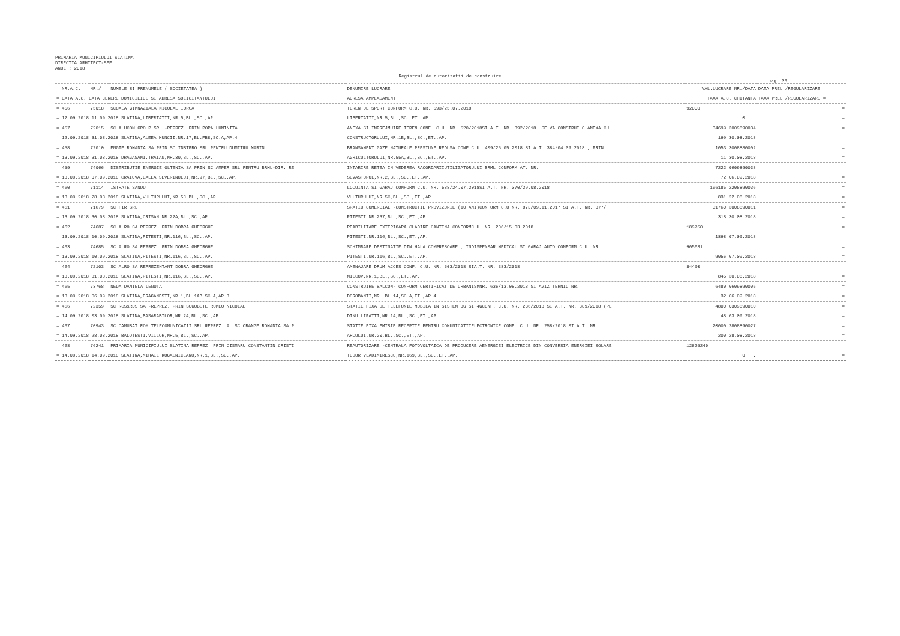PRIMARIA MUNICIPIULUI SLATINA
DIRECTIA ARHITECT-SEF
ANUL : 2018
Registrul de autorizatii de construire
pag. 36
| = NR.A.C. | NR./ | NUMELE SI PRENUMELE ( SOCIETATEA ) | DENUMIRE LUCRARE | VAL.LUCRARE NR./DATA | DATA PREL./REGULARIZARE = |
| --- | --- | --- | --- | --- | --- |
| = DATA A.C. DATA CERERE DOMICILIUL SI ADRESA SOLICITANTULUI | | | ADRESA AMPLASAMENT | TAXA A.C. CHITANTA | TAXA PREL./REGULARIZARE = |
| = 456 | 75018 | SCOALA GIMNAZIALA NICOLAE IORGA | TEREN DE SPORT CONFORM C.U. NR. 593/25.07.2018 | 92000 | = |
| = 12.09.2018 11.09.2018 SLATINA,LIBERTATII,NR.5,BL.,SC.,AP. | | | LIBERTATII,NR.5,BL.,SC.,ET.,AP. | 0 . . | = |
| = 457 | 72015 | SC ALUCOM GROUP SRL -REPREZ. PRIN POPA LUMINITA | ANEXA SI IMPREJMUIRE TEREN CONF. C.U. NR. 520/2018SI A.T. NR. 392/2018. SE VA CONSTRUI O ANEXA CU | 34699 3009890034 | = |
| = 12.09.2018 31.08.2018 SLATINA,ALEEA MUNCII,NR.17,BL.FB8,SC.A,AP.4 | | | CONSTRUCTORULUI,NR.1B,BL.,SC.,ET.,AP. | 199 30.08.2018 | = |
| = 458 | 72010 | ENGIE ROMANIA SA PRIN SC INSTPRO SRL PENTRU DUMITRU MARIN | BRANSAMENT GAZE NATURALE PRESIUNE REDUSA CONF.C.U. 409/25.05.2018 SI A.T. 384/04.09.2018 , PRIN | 1053 3008880002 | = |
| = 13.09.2018 31.08.2018 DRAGASANI,TRAIAN,NR.30,BL.,SC.,AP. | | | AGRICULTORULUI,NR.55A,BL.,SC.,ET.,AP. | 11 30.08.2018 | = |
| = 459 | 74066 | DISTRIBUTIE ENERGIE OLTENIA SA PRIN SC AMPER SRL PENTRU BRML-DIR. RE | INTARIRE RETEA IN VEDEREA RACORDARIIUTILIZATORULUI BRML CONFORM AT. NR. | 7222 0609890038 | = |
| = 13.09.2018 07.09.2018 CRAIOVA,CALEA SEVERINULUI,NR.97,BL.,SC.,AP. | | | SEVASTOPOL,NR.2,BL.,SC.,ET.,AP. | 72 06.09.2018 | = |
| = 460 | 71114 | ISTRATE SANDU | LOCUINTA SI GARAJ CONFORM C.U. NR. 588/24.07.2018SI A.T. NR. 370/29.08.2018 | 166185 2208890036 | = |
| = 13.09.2018 28.08.2018 SLATINA,VULTURULUI,NR.5C,BL.,SC.,AP. | | | VULTURULUI,NR.5C,BL.,SC.,ET.,AP. | 831 22.08.2018 | = |
| = 461 | 71679 | SC FIR SRL | SPATIU COMERCIAL -CONSTRUCTIE PROVIZORIE (10 ANI)CONFORM C.U NR. 873/09.11.2017 SI A.T. NR. 377/ | 31760 3008890011 | = |
| = 13.09.2018 30.08.2018 SLATINA,CRISAN,NR.22A,BL.,SC.,AP. | | | PITESTI,NR.237,BL.,SC.,ET.,AP. | 318 30.08.2018 | = |
| = 462 | 74687 | SC ALRO SA REPREZ. PRIN DOBRA GHEORGHE | REABILITARE EXTERIOARA CLADIRE CANTINA CONFORMC.U. NR. 206/15.03.2018 | 189750 | = |
| = 13.09.2018 10.09.2018 SLATINA,PITESTI,NR.116,BL.,SC.,AP. | | | PITESTI,NR.116,BL.,SC.,ET.,AP. | 1898 07.09.2018 | = |
| = 463 | 74685 | SC ALRO SA REPREZ. PRIN DOBRA GHEORGHE | SCHIMBARE DESTINATIE DIN HALA COMPRESOARE , INDISPENSAR MEDICAL SI GARAJ AUTO CONFORM C.U. NR. | 905631 | = |
| = 13.09.2018 10.09.2018 SLATINA,PITESTI,NR.116,BL.,SC.,AP. | | | PITESTI,NR.116,BL.,SC.,ET.,AP. | 9056 07.09.2018 | = |
| = 464 | 72103 | SC ALRO SA REPREZENTANT DOBRA GHEORGHE | AMENAJARE DRUM ACCES CONF. C.U. NR. 503/2018 SIA.T. NR. 383/2018 | 84490 | = |
| = 13.09.2018 31.08.2018 SLATINA,PITESTI,NR.116,BL.,SC.,AP. | | | MILCOV,NR.1,BL.,SC.,ET.,AP. | 845 30.08.2018 | = |
| = 465 | 73768 | NEDA DANIELA LENUTA | CONSTRUIRE BALCON- CONFORM CERTIFICAT DE URBANISMNR. 636/13.08.2018 SI AVIZ TEHNIC NR. | 6480 0609890005 | = |
| = 13.09.2018 06.09.2018 SLATINA,DRAGANESTI,NR.1,BL.1AB,SC.A,AP.3 | | | DOROBANTI,NR.,BL.14,SC.A,ET.,AP.4 | 32 06.09.2018 | = |
| = 466 | 72359 | SC RCS&RDS SA -REPREZ. PRIN SUGUBETE ROMEO NICOLAE | STATIE FIXA DE TELEFONIE MOBILA IN SISTEM 3G SI 4GCONF. C.U. NR. 236/2018 SI A.T. NR. 389/2018 (PE | 4800 0309890010 | = |
| = 14.09.2018 03.09.2018 SLATINA,BASARABILOR,NR.24,BL.,SC.,AP. | | | DINU LIPATTI,NR.14,BL.,SC.,ET.,AP. | 48 03.09.2018 | = |
| = 467 | 70943 | SC CAMUSAT ROM TELECOMUNICATII SRL REPREZ. AL SC ORANGE ROMANIA SA P | STATIE FIXA EMISIE RECEPTIE PENTRU COMUNICATIIELECTRONICE CONF. C.U. NR. 258/2018 SI A.T. NR. | 20000 2808890027 | = |
| = 14.09.2018 28.08.2018 BALOTESTI,VIILOR,NR.5,BL.,SC.,AP. | | | ARCULUI,NR.20,BL.,SC.,ET.,AP. | 200 28.08.2018 | = |
| = 468 | 76241 | PRIMARIA MUNICIPIULUI SLATINA REPREZ. PRIN CISMARU CONSTANTIN CRISTI | REAUTORIZARE -CENTRALA FOTOVOLTAICA DE PRODUCERE AENERGIEI ELECTRICE DIN CONVERSIA ENERGIEI SOLARE | 12825240 | = |
| = 14.09.2018 14.09.2018 SLATINA,MIHAIL KOGALNICEANU,NR.1,BL.,SC.,AP. | | | TUDOR VLADIMIRESCU,NR.169,BL.,SC.,ET.,AP. | 0 . . | = |